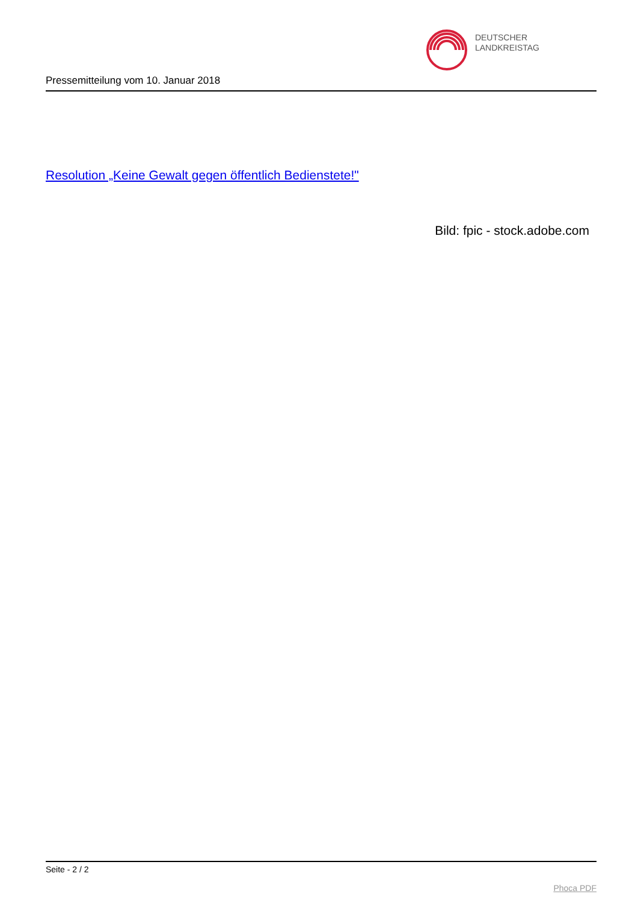DEUTSCHER
LANDKREISTAG
Pressemitteilung vom 10. Januar 2018
Resolution „Keine Gewalt gegen öffentlich Bedienstete!"
Bild: fpic - stock.adobe.com
Seite - 2 / 2
Phoca PDF